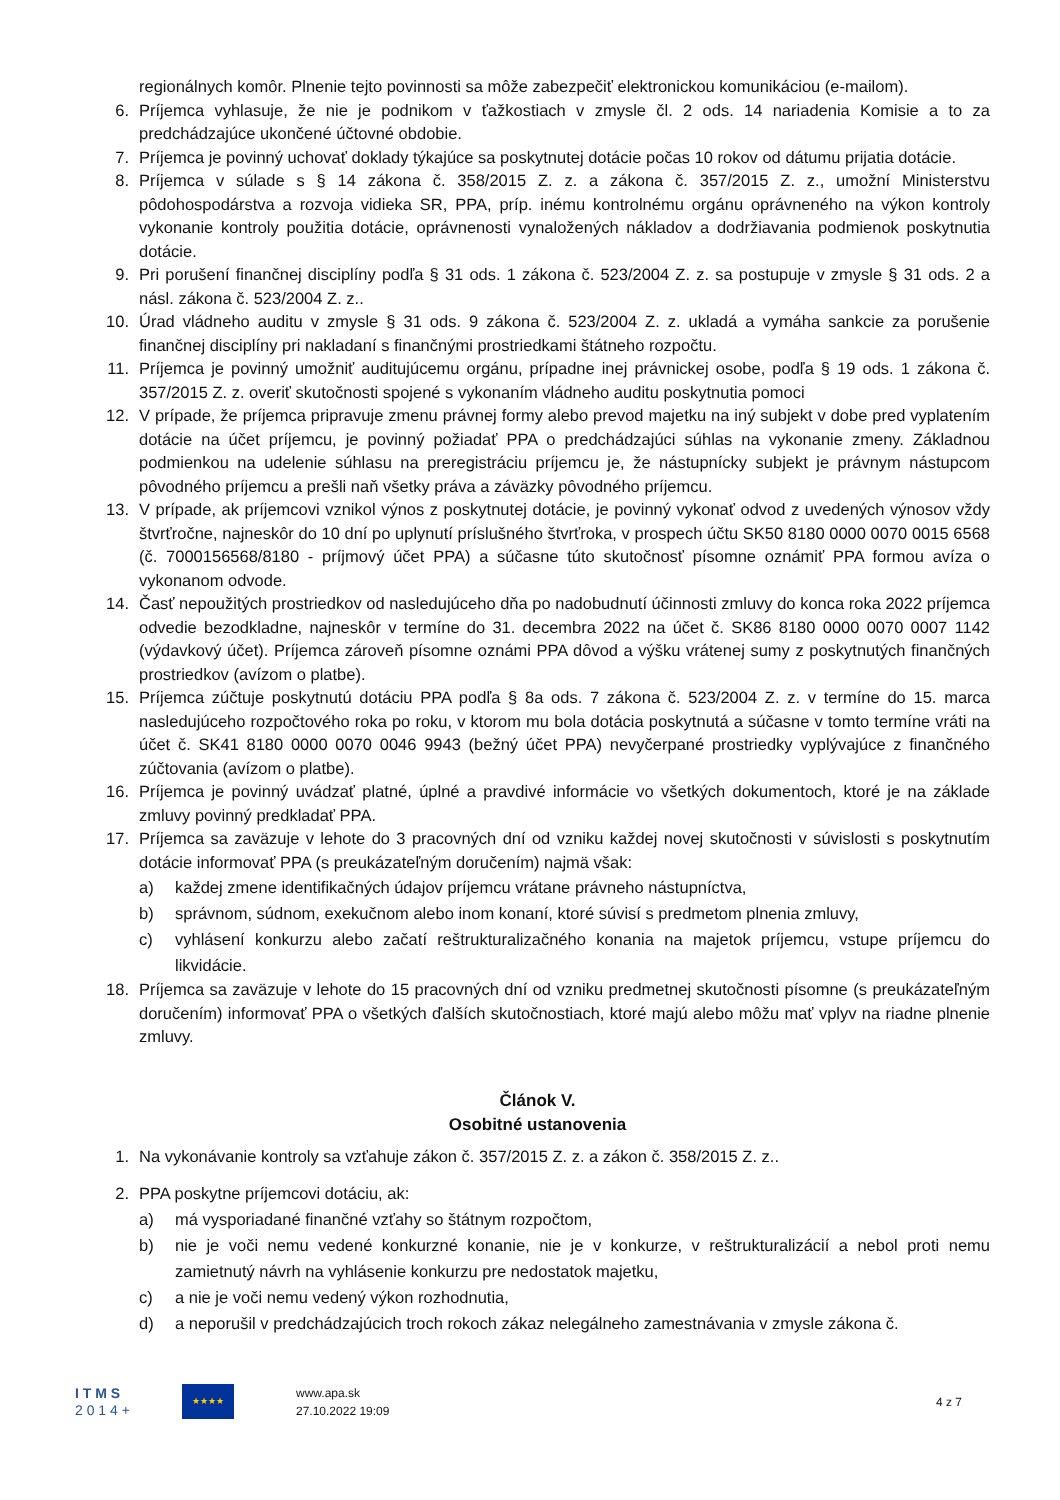regionálnych komôr. Plnenie tejto povinnosti sa môže zabezpečiť elektronickou komunikáciou (e-mailom).
6. Príjemca vyhlasuje, že nie je podnikom v ťažkostiach v zmysle čl. 2 ods. 14 nariadenia Komisie a to za predchádzajúce ukončené účtovné obdobie.
7. Príjemca je povinný uchovať doklady týkajúce sa poskytnutej dotácie počas 10 rokov od dátumu prijatia dotácie.
8. Príjemca v súlade s § 14 zákona č. 358/2015 Z. z. a zákona č. 357/2015 Z. z., umožní Ministerstvu pôdohospodárstva a rozvoja vidieka SR, PPA, príp. inému kontrolnému orgánu oprávneného na výkon kontroly vykonanie kontroly použitia dotácie, oprávnenosti vynaložených nákladov a dodržiavania podmienok poskytnutia dotácie.
9. Pri porušení finančnej disciplíny podľa § 31 ods. 1 zákona č. 523/2004 Z. z. sa postupuje v zmysle § 31 ods. 2 a násl. zákona č. 523/2004 Z. z..
10. Úrad vládneho auditu v zmysle § 31 ods. 9 zákona č. 523/2004 Z. z. ukladá a vymáha sankcie za porušenie finančnej disciplíny pri nakladaní s finančnými prostriedkami štátneho rozpočtu.
11. Príjemca je povinný umožniť auditujúcemu orgánu, prípadne inej právnickej osobe, podľa § 19 ods. 1 zákona č. 357/2015 Z. z. overiť skutočnosti spojené s vykonaním vládneho auditu poskytnutia pomoci
12. V prípade, že príjemca pripravuje zmenu právnej formy alebo prevod majetku na iný subjekt v dobe pred vyplatením dotácie na účet príjemcu, je povinný požiadať PPA o predchádzajúci súhlas na vykonanie zmeny. Základnou podmienkou na udelenie súhlasu na preregistráciu príjemcu je, že nástupnícky subjekt je právnym nástupcom pôvodného príjemcu a prešli naň všetky práva a záväzky pôvodného príjemcu.
13. V prípade, ak príjemcovi vznikol výnos z poskytnutej dotácie, je povinný vykonať odvod z uvedených výnosov vždy štvrťročne, najneskôr do 10 dní po uplynutí príslušného štvrťroka, v prospech účtu SK50 8180 0000 0070 0015 6568 (č. 7000156568/8180 - príjmový účet PPA) a súčasne túto skutočnosť písomne oznámiť PPA formou avíza o vykonanom odvode.
14. Časť nepoužitých prostriedkov od nasledujúceho dňa po nadobudnutí účinnosti zmluvy do konca roka 2022 príjemca odvedie bezodkladne, najneskôr v termíne do 31. decembra 2022 na účet č. SK86 8180 0000 0070 0007 1142 (výdavkový účet). Príjemca zároveň písomne oznámi PPA dôvod a výšku vrátenej sumy z poskytnutých finančných prostriedkov (avízom o platbe).
15. Príjemca zúčtuje poskytnutú dotáciu PPA podľa § 8a ods. 7 zákona č. 523/2004 Z. z. v termíne do 15. marca nasledujúceho rozpočtového roka po roku, v ktorom mu bola dotácia poskytnutá a súčasne v tomto termíne vráti na účet č. SK41 8180 0000 0070 0046 9943 (bežný účet PPA) nevyčerpané prostriedky vyplývajúce z finančného zúčtovania (avízom o platbe).
16. Príjemca je povinný uvádzať platné, úplné a pravdivé informácie vo všetkých dokumentoch, ktoré je na základe zmluvy povinný predkladať PPA.
17. Príjemca sa zaväzuje v lehote do 3 pracovných dní od vzniku každej novej skutočnosti v súvislosti s poskytnutím dotácie informovať PPA (s preukázateľným doručením) najmä však:
a) každej zmene identifikačných údajov príjemcu vrátane právneho nástupníctva,
b) správnom, súdnom, exekučnom alebo inom konaní, ktoré súvisí s predmetom plnenia zmluvy,
c) vyhlásení konkurzu alebo začatí reštrukturalizačného konania na majetok príjemcu, vstupe príjemcu do likvidácie.
18. Príjemca sa zaväzuje v lehote do 15 pracovných dní od vzniku predmetnej skutočnosti písomne (s preukázateľným doručením) informovať PPA o všetkých ďalších skutočnostiach, ktoré majú alebo môžu mať vplyv na riadne plnenie zmluvy.
Článok V.
Osobitné ustanovenia
1. Na vykonávanie kontroly sa vzťahuje zákon č. 357/2015 Z. z. a zákon č. 358/2015 Z. z..
2. PPA poskytne príjemcovi dotáciu, ak:
a) má vysporiadané finančné vzťahy so štátnym rozpočtom,
b) nie je voči nemu vedené konkurzné konanie, nie je v konkurze, v reštrukturalizácií a nebol proti nemu zamietnutý návrh na vyhlásenie konkurzu pre nedostatok majetku,
c) a nie je voči nemu vedený výkon rozhodnutia,
d) a neporušil v predchádzajúcich troch rokoch zákaz nelegálneho zamestnávania v zmysle zákona č.
I T M S
2 0 1 4 +
★★★★
www.apa.sk
27.10.2022 19:09
4 z 7